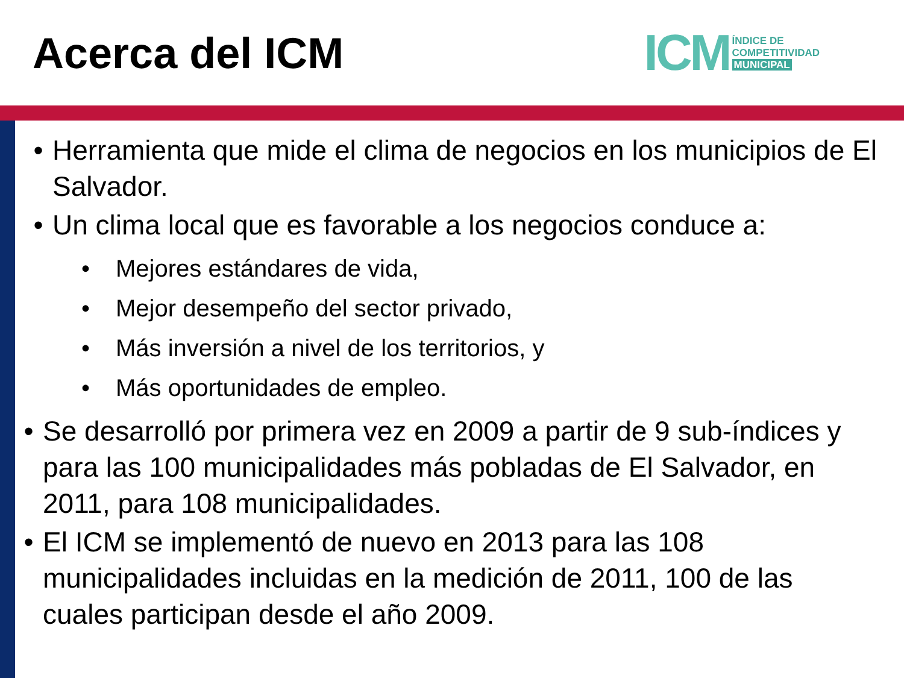Acerca del ICM
ICM ÍNDICE DE
COMPETITIVIDAD
MUNICIPAL
• Herramienta que mide el clima de negocios en los municipios de El Salvador.
• Un clima local que es favorable a los negocios conduce a:
• Mejores estándares de vida,
• Mejor desempeño del sector privado,
• Más inversión a nivel de los territorios, y
• Más oportunidades de empleo.
• Se desarrolló por primera vez en 2009 a partir de 9 sub-índices y para las 100 municipalidades más pobladas de El Salvador, en 2011, para 108 municipalidades.
• El ICM se implementó de nuevo en 2013 para las 108 municipalidades incluidas en la medición de 2011, 100 de las cuales participan desde el año 2009.